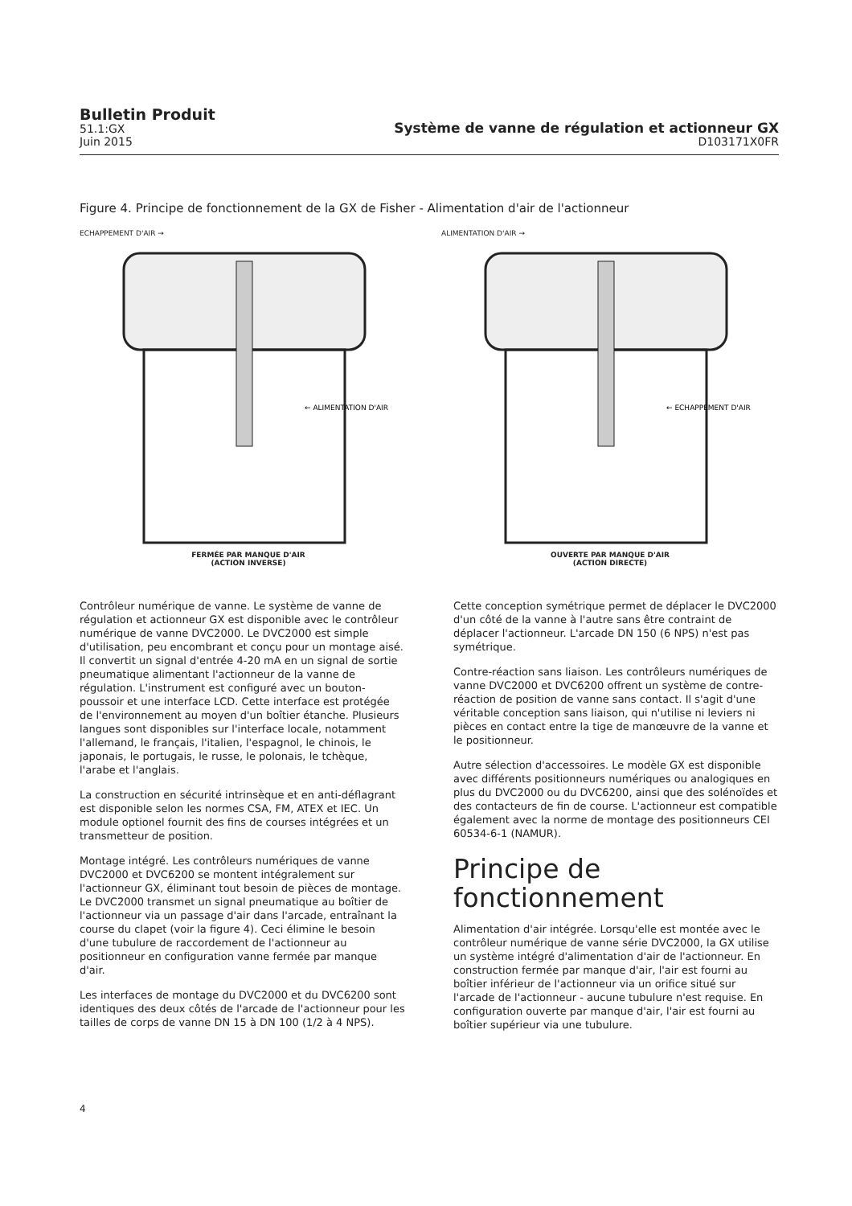Bulletin Produit
51.1:GX
Juin 2015
Système de vanne de régulation et actionneur GX
D103171X0FR
Figure 4. Principe de fonctionnement de la GX de Fisher - Alimentation d'air de l'actionneur
ECHAPPEMENT D'AIR →
← ALIMENTATION D'AIR
FERMÉE PAR MANQUE D'AIR
(ACTION INVERSE)
ALIMENTATION D'AIR →
← ECHAPPEMENT D'AIR
OUVERTE PAR MANQUE D'AIR
(ACTION DIRECTE)
Contrôleur numérique de vanne. Le système de vanne de régulation et actionneur GX est disponible avec le contrôleur numérique de vanne DVC2000. Le DVC2000 est simple d'utilisation, peu encombrant et conçu pour un montage aisé. Il convertit un signal d'entrée 4-20 mA en un signal de sortie pneumatique alimentant l'actionneur de la vanne de régulation. L'instrument est configuré avec un bouton-poussoir et une interface LCD. Cette interface est protégée de l'environnement au moyen d'un boîtier étanche. Plusieurs langues sont disponibles sur l'interface locale, notamment l'allemand, le français, l'italien, l'espagnol, le chinois, le japonais, le portugais, le russe, le polonais, le tchèque, l'arabe et l'anglais.
La construction en sécurité intrinsèque et en anti-déflagrant est disponible selon les normes CSA, FM, ATEX et IEC. Un module optionel fournit des fins de courses intégrées et un transmetteur de position.
Montage intégré. Les contrôleurs numériques de vanne DVC2000 et DVC6200 se montent intégralement sur l'actionneur GX, éliminant tout besoin de pièces de montage. Le DVC2000 transmet un signal pneumatique au boîtier de l'actionneur via un passage d'air dans l'arcade, entraînant la course du clapet (voir la figure 4). Ceci élimine le besoin d'une tubulure de raccordement de l'actionneur au positionneur en configuration vanne fermée par manque d'air.
Les interfaces de montage du DVC2000 et du DVC6200 sont identiques des deux côtés de l'arcade de l'actionneur pour les tailles de corps de vanne DN 15 à DN 100 (1/2 à 4 NPS).
Cette conception symétrique permet de déplacer le DVC2000 d'un côté de la vanne à l'autre sans être contraint de déplacer l'actionneur. L'arcade DN 150 (6 NPS) n'est pas symétrique.
Contre-réaction sans liaison. Les contrôleurs numériques de vanne DVC2000 et DVC6200 offrent un système de contre-réaction de position de vanne sans contact. Il s'agit d'une véritable conception sans liaison, qui n'utilise ni leviers ni pièces en contact entre la tige de manœuvre de la vanne et le positionneur.
Autre sélection d'accessoires. Le modèle GX est disponible avec différents positionneurs numériques ou analogiques en plus du DVC2000 ou du DVC6200, ainsi que des solénoïdes et des contacteurs de fin de course. L'actionneur est compatible également avec la norme de montage des positionneurs CEI 60534-6-1 (NAMUR).
Principe de fonctionnement
Alimentation d'air intégrée. Lorsqu'elle est montée avec le contrôleur numérique de vanne série DVC2000, la GX utilise un système intégré d'alimentation d'air de l'actionneur. En construction fermée par manque d'air, l'air est fourni au boîtier inférieur de l'actionneur via un orifice situé sur l'arcade de l'actionneur - aucune tubulure n'est requise. En configuration ouverte par manque d'air, l'air est fourni au boîtier supérieur via une tubulure.
4